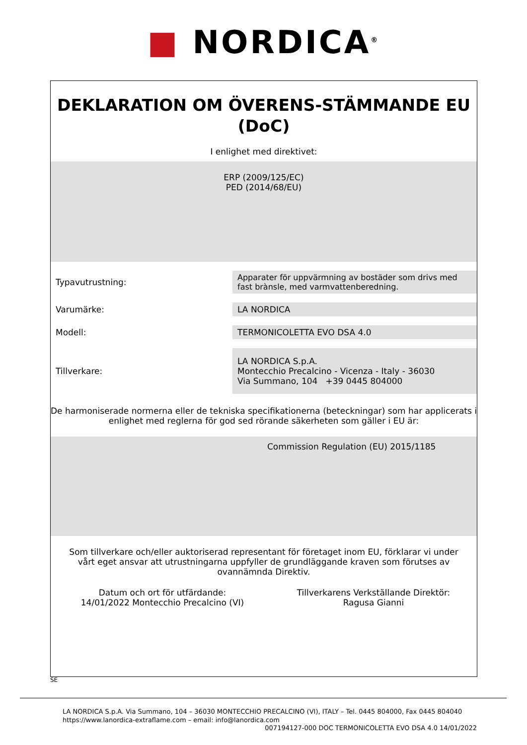■ NORDICA<sup>®</sup>
DEKLARATION OM ÖVERENS-STÄMMANDE EU (DoC)
I enlighet med direktivet:
ERP (2009/125/EC)
PED (2014/68/EU)
| Typavutrustning: | Apparater för uppvärmning av bostäder som drivs med fast brànsle, med varmvattenberedning. |
| Varumärke: | LA NORDICA |
| Modell: | TERMONICOLETTA EVO DSA 4.0 |
| Tillverkare: | LA NORDICA S.p.A. Montecchio Precalcino - Vicenza - Italy - 36030 Via Summano, 104 +39 0445 804000 |
De harmoniserade normerna eller de tekniska specifikationerna (beteckningar) som har applicerats i enlighet med reglerna för god sed rörande säkerheten som gäller i EU är:
Commission Regulation (EU) 2015/1185
Som tillverkare och/eller auktoriserad representant för företaget inom EU, förklarar vi under vårt eget ansvar att utrustningarna uppfyller de grundläggande kraven som förutses av ovannämnda Direktiv.
Datum och ort för utfärdande:
14/01/2022 Montecchio Precalcino (VI)
Tillverkarens Verkställande Direktör:
Ragusa Gianni
SE
LA NORDICA S.p.A. Via Summano, 104 – 36030 MONTECCHIO PRECALCINO (VI), ITALY – Tel. 0445 804000, Fax 0445 804040
https://www.lanordica-extraflame.com – email: info@lanordica.com
007194127-000 DOC TERMONICOLETTA EVO DSA 4.0 14/01/2022